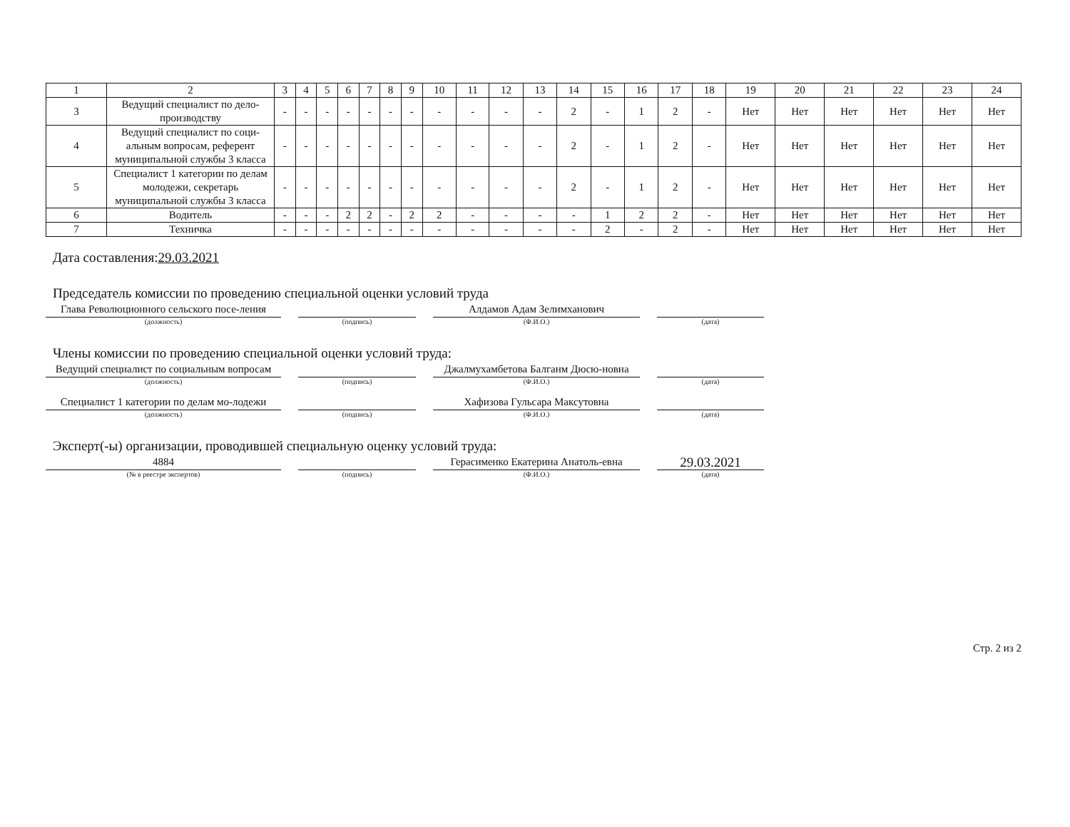| 1 | 2 | 3 | 4 | 5 | 6 | 7 | 8 | 9 | 10 | 11 | 12 | 13 | 14 | 15 | 16 | 17 | 18 | 19 | 20 | 21 | 22 | 23 | 24 |
| 3 | Ведущий специалист по дело-производству | - | - | - | - | - | - | - | - | - | - | - | 2 | - | 1 | 2 | - | Нет | Нет | Нет | Нет | Нет | Нет |
| 4 | Ведущий специалист по соци-альным вопросам, референт муниципальной службы 3 класса | - | - | - | - | - | - | - | - | - | - | - | 2 | - | 1 | 2 | - | Нет | Нет | Нет | Нет | Нет | Нет |
| 5 | Специалист 1 категории по делам молодежи, секретарь муниципальной службы 3 класса | - | - | - | - | - | - | - | - | - | - | - | 2 | - | 1 | 2 | - | Нет | Нет | Нет | Нет | Нет | Нет |
| 6 | Водитель | - | - | - | 2 | 2 | - | 2 | 2 | - | - | - | - | 1 | 2 | 2 | - | Нет | Нет | Нет | Нет | Нет | Нет |
| 7 | Техничка | - | - | - | - | - | - | - | - | - | - | - | - | 2 | - | 2 | - | Нет | Нет | Нет | Нет | Нет | Нет |
Дата составления:29.03.2021
Председатель комиссии по проведению специальной оценки условий труда
Глава Революционного сельского посе-ления
(должность)
(подпись)
Алдамов Адам Зелимханович
(Ф.И.О.)
(дата)
Члены комиссии по проведению специальной оценки условий труда:
Ведущий специалист по социальным вопросам
(должность)
(подпись)
Джалмухамбетова Балганм Дюсю-новна
(Ф.И.О.)
(дата)
Специалист 1 категории по делам мо-лодежи
(должность)
(подпись)
Хафизова Гульсара Максутовна
(Ф.И.О.)
(дата)
Эксперт(-ы) организации, проводившей специальную оценку условий труда:
4884
(№ в реестре экспертов)
(подпись)
Герасименко Екатерина Анатоль-евна
(Ф.И.О.)
29.03.2021
(дата)
Стр. 2 из 2